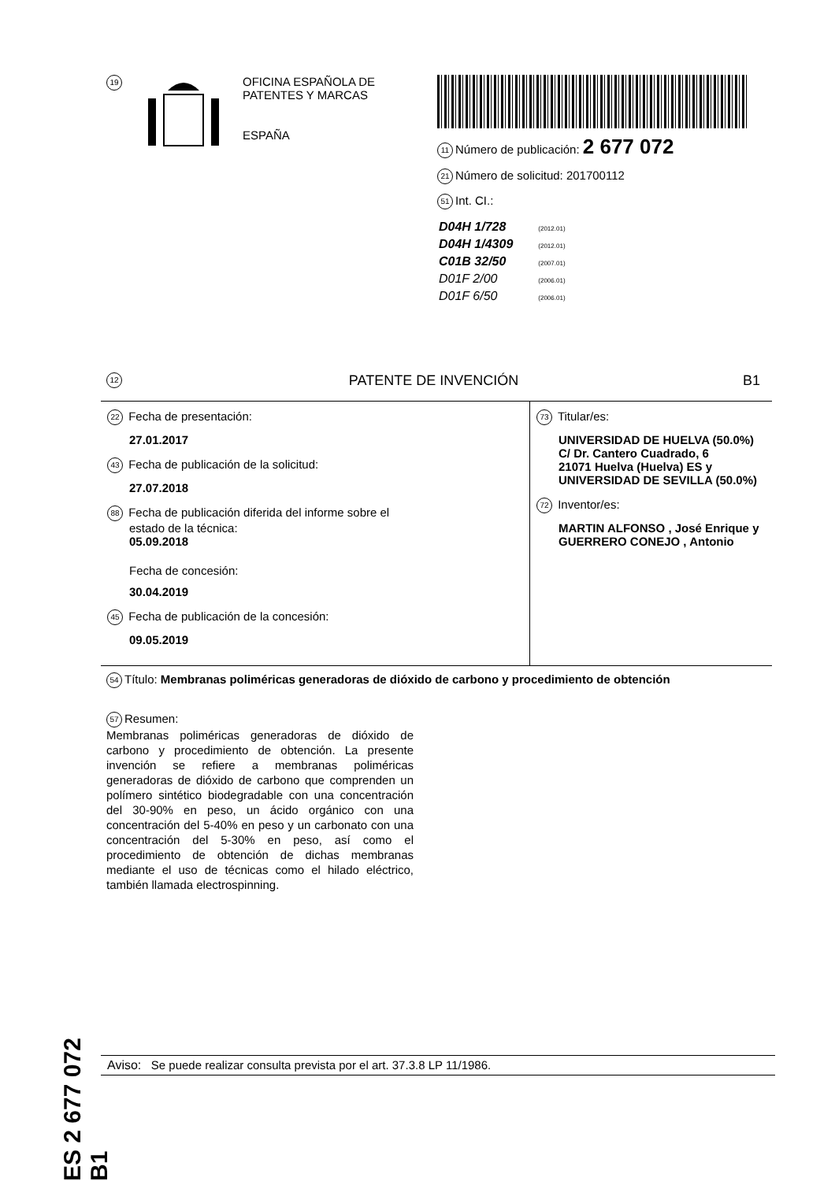19
OFICINA ESPAÑOLA DE
PATENTES Y MARCAS
ESPAÑA
11 Número de publicación: 2 677 072
21 Número de solicitud: 201700112
51 Int. CI.:
| D04H 1/728 | (2012.01) |
| D04H 1/4309 | (2012.01) |
| C01B 32/50 | (2007.01) |
| D01F 2/00 | (2006.01) |
| D01F 6/50 | (2006.01) |
12 PATENTE DE INVENCIÓN B1
22 Fecha de presentación:
27.01.2017
43 Fecha de publicación de la solicitud:
27.07.2018
88 Fecha de publicación diferida del informe sobre el
estado de la técnica:
05.09.2018
Fecha de concesión:
30.04.2019
45 Fecha de publicación de la concesión:
09.05.2019
73 Titular/es:
UNIVERSIDAD DE HUELVA (50.0%)
C/ Dr. Cantero Cuadrado, 6
21071 Huelva (Huelva) ES y
UNIVERSIDAD DE SEVILLA (50.0%)
72 Inventor/es:
MARTIN ALFONSO , José Enrique y
GUERRERO CONEJO , Antonio
54 Título: Membranas poliméricas generadoras de dióxido de carbono y procedimiento de obtención
57 Resumen:
Membranas poliméricas generadoras de dióxido de carbono y procedimiento de obtención. La presente invención se refiere a membranas poliméricas generadoras de dióxido de carbono que comprenden un polímero sintético biodegradable con una concentración del 30-90% en peso, un ácido orgánico con una concentración del 5-40% en peso y un carbonato con una concentración del 5-30% en peso, así como el procedimiento de obtención de dichas membranas mediante el uso de técnicas como el hilado eléctrico, también llamada electrospinning.
ES 2 677 072 B1
Aviso: Se puede realizar consulta prevista por el art. 37.3.8 LP 11/1986.